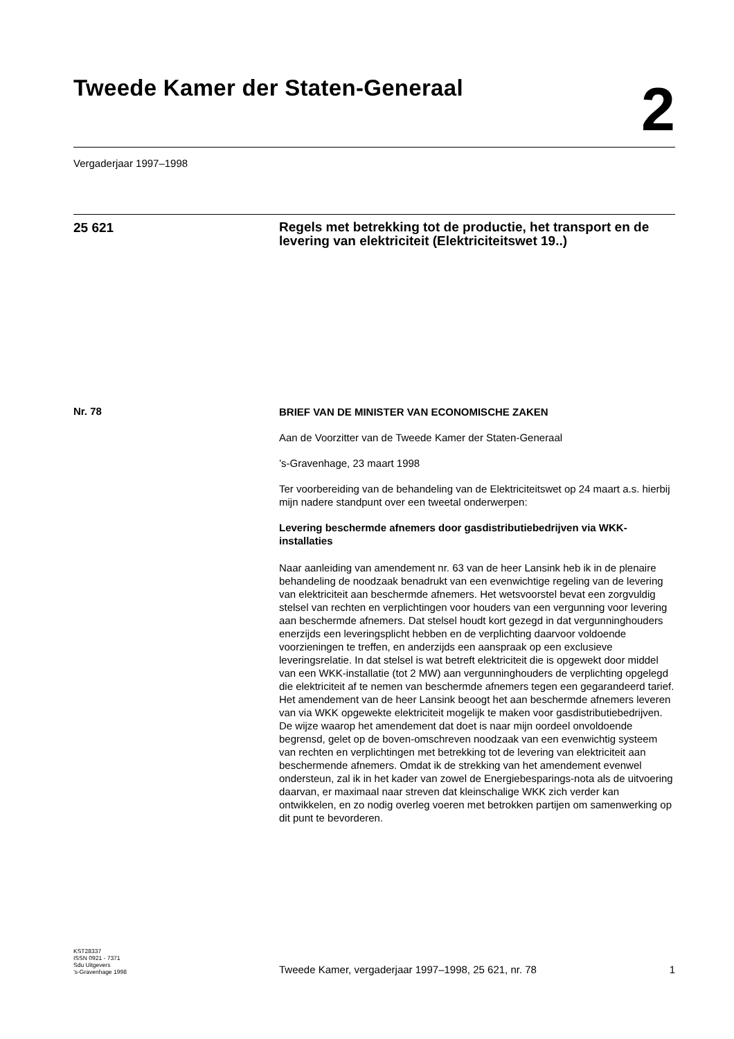Tweede Kamer der Staten-Generaal
2
Vergaderjaar 1997–1998
25 621
Regels met betrekking tot de productie, het transport en de levering van elektriciteit (Elektriciteitswet 19..)
Nr. 78
BRIEF VAN DE MINISTER VAN ECONOMISCHE ZAKEN
Aan de Voorzitter van de Tweede Kamer der Staten-Generaal
’s-Gravenhage, 23 maart 1998
Ter voorbereiding van de behandeling van de Elektriciteitswet op 24 maart a.s. hierbij mijn nadere standpunt over een tweetal onderwerpen:
Levering beschermde afnemers door gasdistributiebedrijven via WKK-installaties
Naar aanleiding van amendement nr. 63 van de heer Lansink heb ik in de plenaire behandeling de noodzaak benadrukt van een evenwichtige regeling van de levering van elektriciteit aan beschermde afnemers. Het wetsvoorstel bevat een zorgvuldig stelsel van rechten en verplichtingen voor houders van een vergunning voor levering aan beschermde afnemers. Dat stelsel houdt kort gezegd in dat vergunninghouders enerzijds een leveringsplicht hebben en de verplichting daarvoor voldoende voorzieningen te treffen, en anderzijds een aanspraak op een exclusieve leveringsrelatie. In dat stelsel is wat betreft elektriciteit die is opgewekt door middel van een WKK-installatie (tot 2 MW) aan vergunninghouders de verplichting opgelegd die elektriciteit af te nemen van beschermde afnemers tegen een gegarandeerd tarief.
Het amendement van de heer Lansink beoogt het aan beschermde afnemers leveren van via WKK opgewekte elektriciteit mogelijk te maken voor gasdistributiebedrijven. De wijze waarop het amendement dat doet is naar mijn oordeel onvoldoende begrensd, gelet op de boven-omschreven noodzaak van een evenwichtig systeem van rechten en verplichtingen met betrekking tot de levering van elektriciteit aan beschermende afnemers. Omdat ik de strekking van het amendement evenwel ondersteun, zal ik in het kader van zowel de Energiebesparings-nota als de uitvoering daarvan, er maximaal naar streven dat kleinschalige WKK zich verder kan ontwikkelen, en zo nodig overleg voeren met betrokken partijen om samenwerking op dit punt te bevorderen.
KST28337
ISSN 0921 - 7371
Sdu Uitgevers
’s-Gravenhage 1998
Tweede Kamer, vergaderjaar 1997–1998, 25 621, nr. 78 1